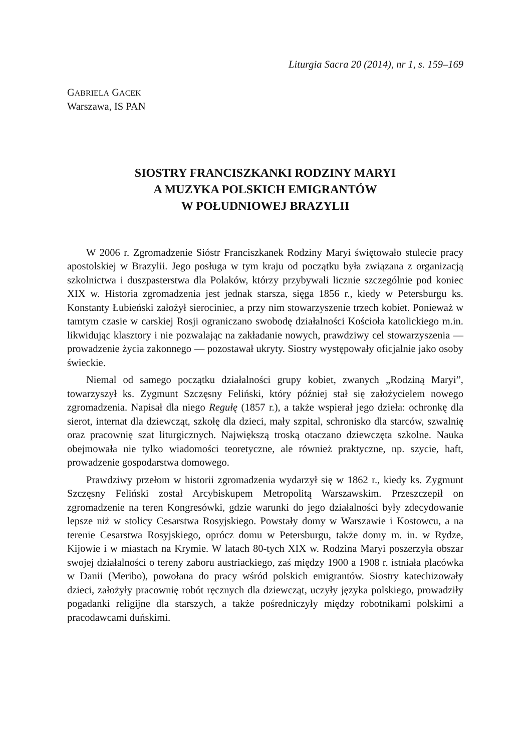Liturgia Sacra 20 (2014), nr 1, s. 159–169
GABRIELA GACEK
Warszawa, IS PAN
SIOSTRY FRANCISZKANKI RODZINY MARYI
A MUZYKA POLSKICH EMIGRANTÓW
W POŁUDNIOWEJ BRAZYLII
W 2006 r. Zgromadzenie Sióstr Franciszkanek Rodziny Maryi świętowało stulecie pracy apostolskiej w Brazylii. Jego posługa w tym kraju od początku była związana z organizacją szkolnictwa i duszpasterstwa dla Polaków, którzy przybywali licznie szczególnie pod koniec XIX w. Historia zgromadzenia jest jednak starsza, sięga 1856 r., kiedy w Petersburgu ks. Konstanty Łubieński założył sierociniec, a przy nim stowarzyszenie trzech kobiet. Ponieważ w tamtym czasie w carskiej Rosji ograniczano swobodę działalności Kościoła katolickiego m.in. likwidując klasztory i nie pozwalając na zakładanie nowych, prawdziwy cel stowarzyszenia — prowadzenie życia zakonnego — pozostawał ukryty. Siostry występowały oficjalnie jako osoby świeckie.
Niemal od samego początku działalności grupy kobiet, zwanych „Rodziną Maryi”, towarzyszył ks. Zygmunt Szczęsny Feliński, który później stał się założycielem nowego zgromadzenia. Napisał dla niego Regułę (1857 r.), a także wspierał jego dzieła: ochronkę dla sierot, internat dla dziewcząt, szkołę dla dzieci, mały szpital, schronisko dla starców, szwalnię oraz pracownię szat liturgicznych. Największą troską otaczano dziewczęta szkolne. Nauka obejmowała nie tylko wiadomości teoretyczne, ale również praktyczne, np. szycie, haft, prowadzenie gospodarstwa domowego.
Prawdziwy przełom w historii zgromadzenia wydarzył się w 1862 r., kiedy ks. Zygmunt Szczęsny Feliński został Arcybiskupem Metropolitą Warszawskim. Przeszczepił on zgromadzenie na teren Kongresówki, gdzie warunki do jego działalności były zdecydowanie lepsze niż w stolicy Cesarstwa Rosyjskiego. Powstały domy w Warszawie i Kostowcu, a na terenie Cesarstwa Rosyjskiego, oprócz domu w Petersburgu, także domy m. in. w Rydze, Kijowie i w miastach na Krymie. W latach 80-tych XIX w. Rodzina Maryi poszerzyła obszar swojej działalności o tereny zaboru austriackiego, zaś między 1900 a 1908 r. istniała placówka w Danii (Meribo), powołana do pracy wśród polskich emigrantów. Siostry katechizowały dzieci, założyły pracownię robót ręcznych dla dziewcząt, uczyły języka polskiego, prowadziły pogadanki religijne dla starszych, a także pośredniczyły między robotnikami polskimi a pracodawcami duńskimi.